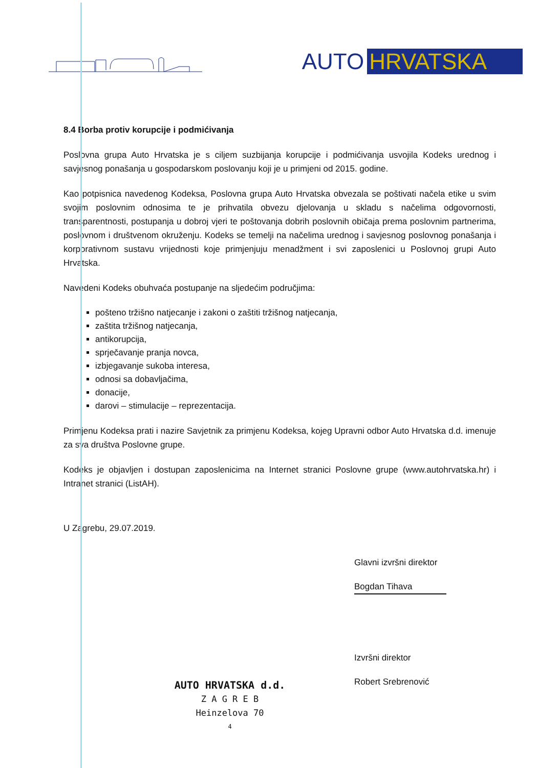AUTO HRVATSKA
8.4 Borba protiv korupcije i podmićivanja
Poslovna grupa Auto Hrvatska je s ciljem suzbijanja korupcije i podmićivanja usvojila Kodeks urednog i savjesnog ponašanja u gospodarskom poslovanju koji je u primjeni od 2015. godine.
Kao potpisnica navedenog Kodeksa, Poslovna grupa Auto Hrvatska obvezala se poštivati načela etike u svim svojim poslovnim odnosima te je prihvatila obvezu djelovanja u skladu s načelima odgovornosti, transparentnosti, postupanja u dobroj vjeri te poštovanja dobrih poslovnih običaja prema poslovnim partnerima, poslovnom i društvenom okruženju. Kodeks se temelji na načelima urednog i savjesnog poslovnog ponašanja i korporativnom sustavu vrijednosti koje primjenjuju menadžment i svi zaposlenici u Poslovnoj grupi Auto Hrvatska.
Navedeni Kodeks obuhvaća postupanje na sljedećim područjima:
pošteno tržišno natjecanje i zakoni o zaštiti tržišnog natjecanja,
zaštita tržišnog natjecanja,
antikorupcija,
sprječavanje pranja novca,
izbjegavanje sukoba interesa,
odnosi sa dobavljačima,
donacije,
darovi – stimulacije – reprezentacija.
Primjenu Kodeksa prati i nazire Savjetnik za primjenu Kodeksa, kojeg Upravni odbor Auto Hrvatska d.d. imenuje za sva društva Poslovne grupe.
Kodeks je objavljen i dostupan zaposlenicima na Internet stranici Poslovne grupe (www.autohrvatska.hr) i Intranet stranici (ListAH).
U Zagrebu, 29.07.2019.
Glavni izvršni direktor
Bogdan Tihava
Izvršni direktor
Robert Srebrenović
AUTO HRVATSKA d.d.
Z A G R E B
Heinzelova 70
4